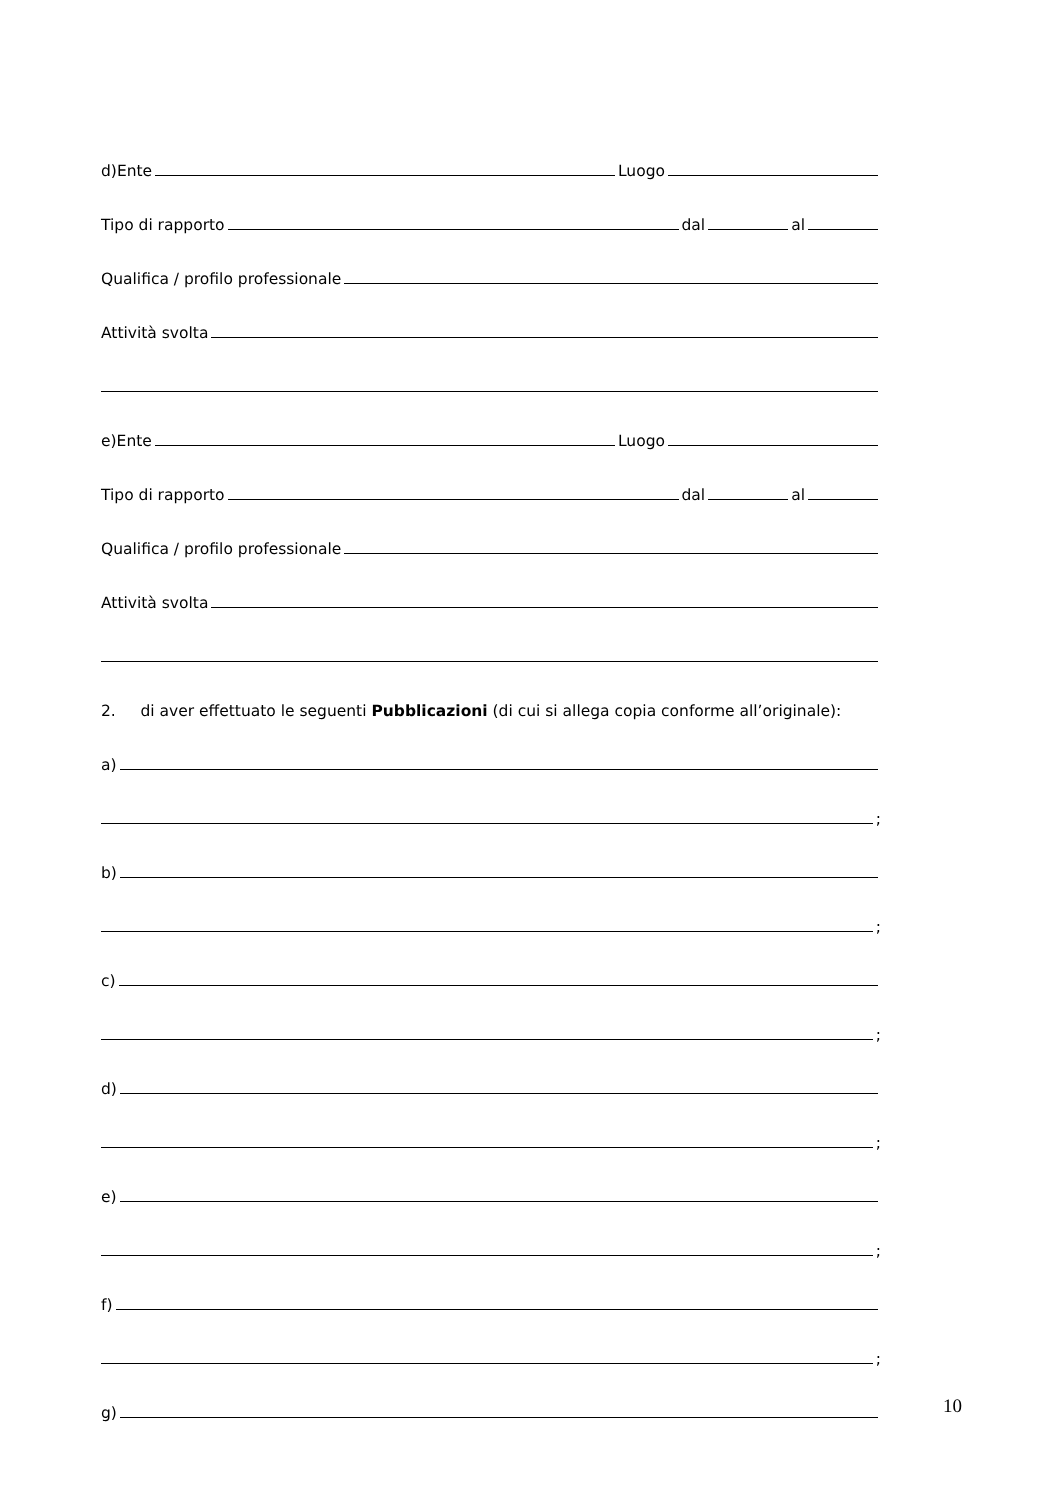d)Ente Luogo
Tipo di rapporto dal al
Qualifica / profilo professionale
Attività svolta
e)Ente Luogo
Tipo di rapporto dal al
Qualifica / profilo professionale
Attività svolta
2. di aver effettuato le seguenti Pubblicazioni (di cui si allega copia conforme all’originale):
a)
;
b)
;
c)
;
d)
;
e)
;
f)
;
g)
10